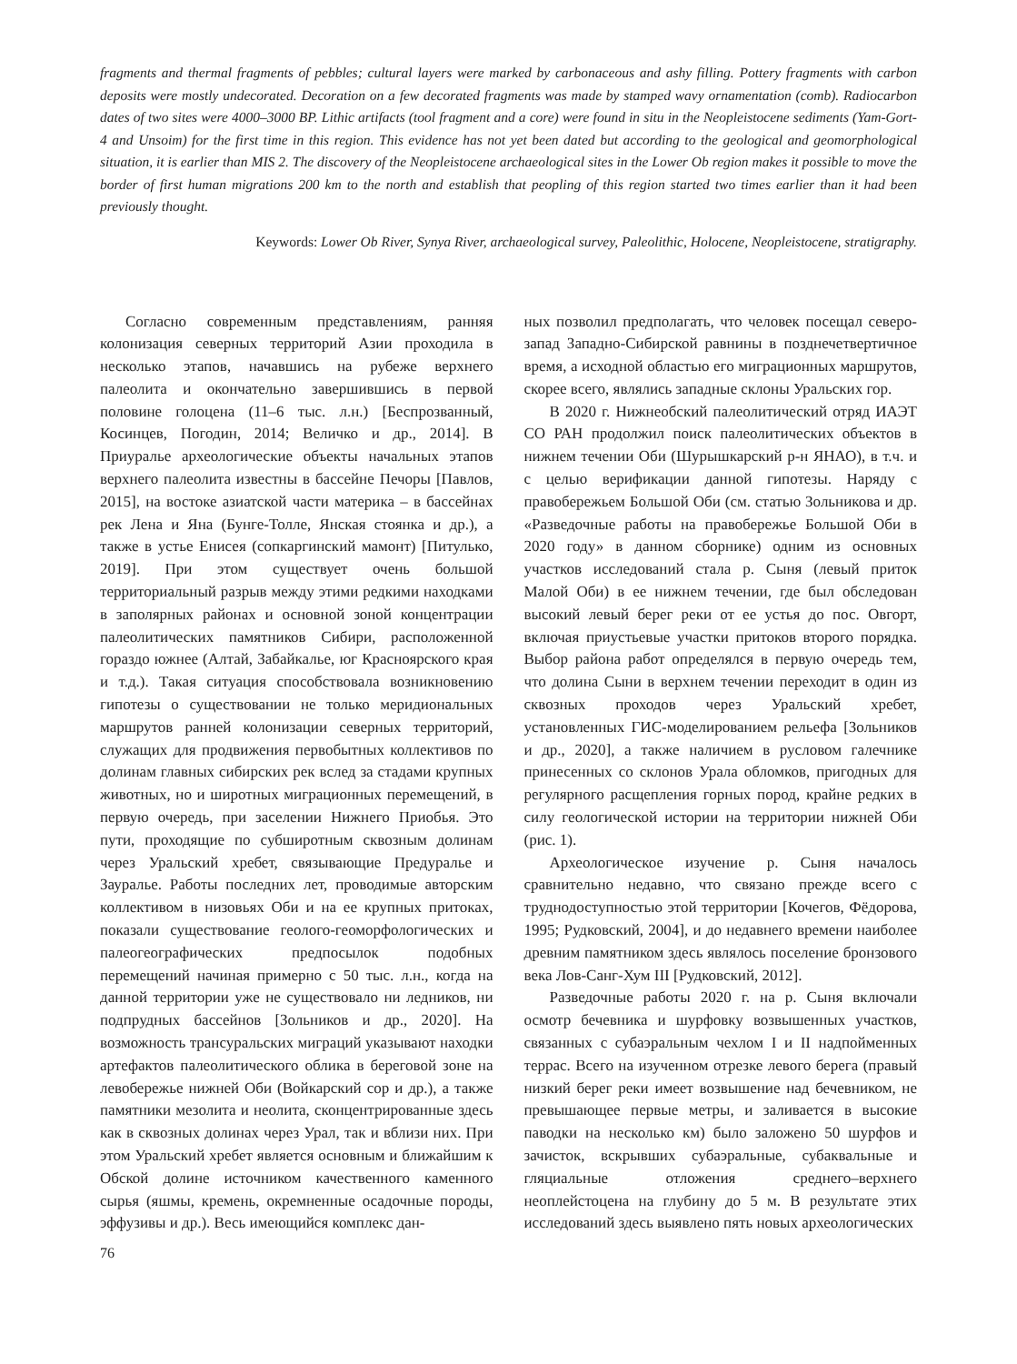fragments and thermal fragments of pebbles; cultural layers were marked by carbonaceous and ashy filling. Pottery fragments with carbon deposits were mostly undecorated. Decoration on a few decorated fragments was made by stamped wavy ornamentation (comb). Radiocarbon dates of two sites were 4000–3000 BP. Lithic artifacts (tool fragment and a core) were found in situ in the Neopleistocene sediments (Yam-Gort-4 and Unsoim) for the first time in this region. This evidence has not yet been dated but according to the geological and geomorphological situation, it is earlier than MIS 2. The discovery of the Neopleistocene archaeological sites in the Lower Ob region makes it possible to move the border of first human migrations 200 km to the north and establish that peopling of this region started two times earlier than it had been previously thought.
Keywords: Lower Ob River, Synya River, archaeological survey, Paleolithic, Holocene, Neopleistocene, stratigraphy.
Согласно современным представлениям, ранняя колонизация северных территорий Азии проходила в несколько этапов, начавшись на рубеже верхнего палеолита и окончательно завершившись в первой половине голоцена (11–6 тыс. л.н.) [Беспрозванный, Косинцев, Погодин, 2014; Величко и др., 2014]. В Приуралье археологические объекты начальных этапов верхнего палеолита известны в бассейне Печоры [Павлов, 2015], на востоке азиатской части материка – в бассейнах рек Лена и Яна (Бунге-Толле, Янская стоянка и др.), а также в устье Енисея (сопкаргинский мамонт) [Питулько, 2019]. При этом существует очень большой территориальный разрыв между этими редкими находками в заполярных районах и основной зоной концентрации палеолитических памятников Сибири, расположенной гораздо южнее (Алтай, Забайкалье, юг Красноярского края и т.д.). Такая ситуация способствовала возникновению гипотезы о существовании не только меридиональных маршрутов ранней колонизации северных территорий, служащих для продвижения первобытных коллективов по долинам главных сибирских рек вслед за стадами крупных животных, но и широтных миграционных перемещений, в первую очередь, при заселении Нижнего Приобья. Это пути, проходящие по субширотным сквозным долинам через Уральский хребет, связывающие Предуралье и Зауралье. Работы последних лет, проводимые авторским коллективом в низовьях Оби и на ее крупных притоках, показали существование геолого-геоморфологических и палеогеографических предпосылок подобных перемещений начиная примерно с 50 тыс. л.н., когда на данной территории уже не существовало ни ледников, ни подпрудных бассейнов [Зольников и др., 2020]. На возможность трансуральских миграций указывают находки артефактов палеолитического облика в береговой зоне на левобережье нижней Оби (Войкарский сор и др.), а также памятники мезолита и неолита, сконцентрированные здесь как в сквозных долинах через Урал, так и вблизи них. При этом Уральский хребет является основным и ближайшим к Обской долине источником качественного каменного сырья (яшмы, кремень, окремненные осадочные породы, эффузивы и др.). Весь имеющийся комплекс дан-
76
ных позволил предполагать, что человек посещал северо-запад Западно-Сибирской равнины в позднечетвертичное время, а исходной областью его миграционных маршрутов, скорее всего, являлись западные склоны Уральских гор.
В 2020 г. Нижнеобский палеолитический отряд ИАЭТ СО РАН продолжил поиск палеолитических объектов в нижнем течении Оби (Шурышкарский р-н ЯНАО), в т.ч. и с целью верификации данной гипотезы. Наряду с правобережьем Большой Оби (см. статью Зольникова и др. «Разведочные работы на правобережье Большой Оби в 2020 году» в данном сборнике) одним из основных участков исследований стала р. Сыня (левый приток Малой Оби) в ее нижнем течении, где был обследован высокий левый берег реки от ее устья до пос. Овгорт, включая приустьевые участки притоков второго порядка. Выбор района работ определялся в первую очередь тем, что долина Сыни в верхнем течении переходит в один из сквозных проходов через Уральский хребет, установленных ГИС-моделированием рельефа [Зольников и др., 2020], а также наличием в русловом галечнике принесенных со склонов Урала обломков, пригодных для регулярного расщепления горных пород, крайне редких в силу геологической истории на территории нижней Оби (рис. 1).
Археологическое изучение р. Сыня началось сравнительно недавно, что связано прежде всего с труднодоступностью этой территории [Кочегов, Фёдорова, 1995; Рудковский, 2004], и до недавнего времени наиболее древним памятником здесь являлось поселение бронзового века Лов-Санг-Хум III [Рудковский, 2012].
Разведочные работы 2020 г. на р. Сыня включали осмотр бечевника и шурфовку возвышенных участков, связанных с субаэральным чехлом I и II надпойменных террас. Всего на изученном отрезке левого берега (правый низкий берег реки имеет возвышение над бечевником, не превышающее первые метры, и заливается в высокие паводки на несколько км) было заложено 50 шурфов и зачисток, вскрывших субаэральные, субаквальные и гляциальные отложения среднего–верхнего неоплейстоцена на глубину до 5 м. В результате этих исследований здесь выявлено пять новых археологических